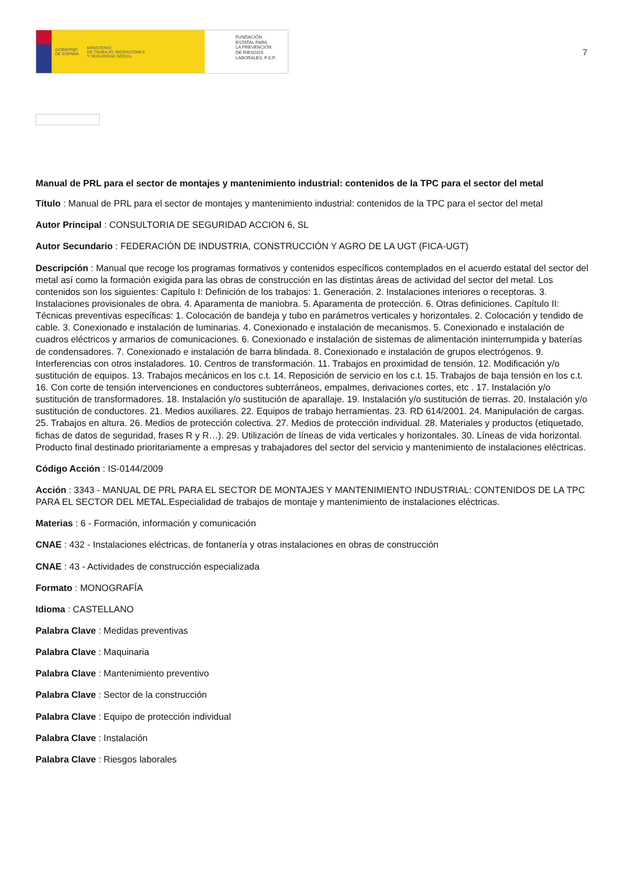GOBIERNO
DE ESPAÑA MINISTERIO
DE TRABAJO, MIGRACIONES
Y SEGURIDAD SOCIAL
FUNDACIÓN
ESTATAL PARA
LA PREVENCIÓN
DE RIESGOS
LABORALES, F.S.P.
7
Manual de PRL para el sector de montajes y mantenimiento industrial: contenidos de la TPC para el sector del metal
Título : Manual de PRL para el sector de montajes y mantenimiento industrial: contenidos de la TPC para el sector del metal
Autor Principal : CONSULTORIA DE SEGURIDAD ACCION 6, SL
Autor Secundario : FEDERACIÓN DE INDUSTRIA, CONSTRUCCIÓN Y AGRO DE LA UGT (FICA-UGT)
Descripción : Manual que recoge los programas formativos y contenidos específicos contemplados en el acuerdo estatal del sector del metal así como la formación exigida para las obras de construcción en las distintas áreas de actividad del sector del metal. Los contenidos son los siguientes: Capítulo I: Definición de los trabajos: 1. Generación. 2. Instalaciones interiores o receptoras. 3. Instalaciones provisionales de obra. 4. Aparamenta de maniobra. 5. Aparamenta de protección. 6. Otras definiciones. Capítulo II: Técnicas preventivas específicas: 1. Colocación de bandeja y tubo en parámetros verticales y horizontales. 2. Colocación y tendido de cable. 3. Conexionado e instalación de luminarias. 4. Conexionado e instalación de mecanismos. 5. Conexionado e instalación de cuadros eléctricos y armarios de comunicaciones. 6. Conexionado e instalación de sistemas de alimentación ininterrumpida y baterías de condensadores. 7. Conexionado e instalación de barra blindada. 8. Conexionado e instalación de grupos electrógenos. 9. Interferencias con otros instaladores. 10. Centros de transformación. 11. Trabajos en proximidad de tensión. 12. Modificación y/o sustitución de equipos. 13. Trabajos mecánicos en los c.t. 14. Reposición de servicio en los c.t. 15. Trabajos de baja tensión en los c.t. 16. Con corte de tensión intervenciones en conductores subterráneos, empalmes, derivaciones cortes, etc . 17. Instalación y/o sustitución de transformadores. 18. Instalación y/o sustitución de aparallaje. 19. Instalación y/o sustitución de tierras. 20. Instalación y/o sustitución de conductores. 21. Medios auxiliares. 22. Equipos de trabajo herramientas. 23. RD 614/2001. 24. Manipulación de cargas. 25. Trabajos en altura. 26. Medios de protección colectiva. 27. Medios de protección individual. 28. Materiales y productos (etiquetado, fichas de datos de seguridad, frases R y R…). 29. Utilización de líneas de vida verticales y horizontales. 30. Líneas de vida horizontal. Producto final destinado prioritariamente a empresas y trabajadores del sector del servicio y mantenimiento de instalaciones eléctricas.
Código Acción : IS-0144/2009
Acción : 3343 - MANUAL DE PRL PARA EL SECTOR DE MONTAJES Y MANTENIMIENTO INDUSTRIAL: CONTENIDOS DE LA TPC PARA EL SECTOR DEL METAL.Especialidad de trabajos de montaje y mantenimiento de instalaciones eléctricas.
Materias : 6 - Formación, información y comunicación
CNAE : 432 - Instalaciones eléctricas, de fontanería y otras instalaciones en obras de construcción
CNAE : 43 - Actividades de construcción especializada
Formato : MONOGRAFÍA
Idioma : CASTELLANO
Palabra Clave : Medidas preventivas
Palabra Clave : Maquinaria
Palabra Clave : Mantenimiento preventivo
Palabra Clave : Sector de la construcción
Palabra Clave : Equipo de protección individual
Palabra Clave : Instalación
Palabra Clave : Riesgos laborales